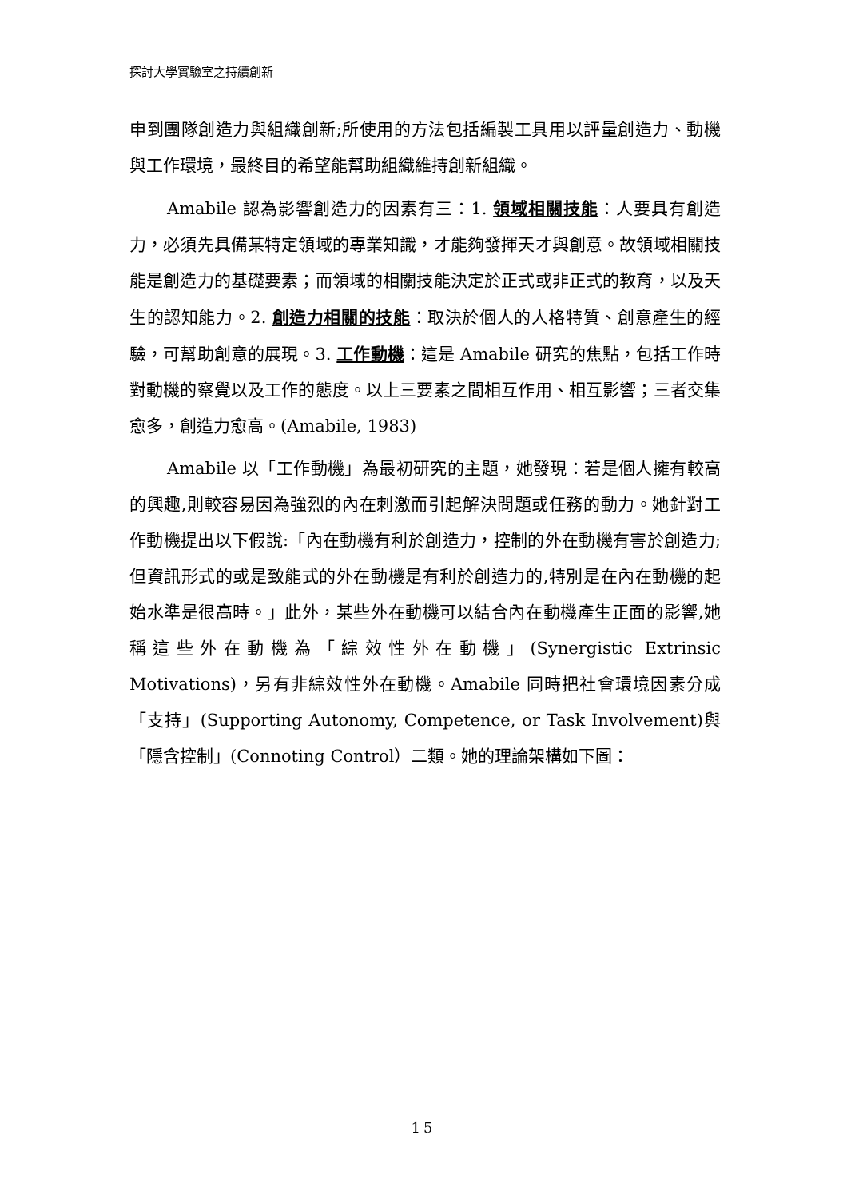探討大學實驗室之持續創新
申到團隊創造力與組織創新;所使用的方法包括編製工具用以評量創造力、動機與工作環境，最終目的希望能幫助組織維持創新組織。
Amabile 認為影響創造力的因素有三：1. 領域相關技能：人要具有創造力，必須先具備某特定領域的專業知識，才能夠發揮天才與創意。故領域相關技能是創造力的基礎要素；而領域的相關技能決定於正式或非正式的教育，以及天生的認知能力。2. 創造力相關的技能：取決於個人的人格特質、創意產生的經驗，可幫助創意的展現。3. 工作動機：這是 Amabile 研究的焦點，包括工作時對動機的察覺以及工作的態度。以上三要素之間相互作用、相互影響；三者交集愈多，創造力愈高。(Amabile, 1983)
Amabile 以「工作動機」為最初研究的主題，她發現：若是個人擁有較高的興趣,則較容易因為強烈的內在刺激而引起解決問題或任務的動力。她針對工作動機提出以下假說:「內在動機有利於創造力，控制的外在動機有害於創造力;但資訊形式的或是致能式的外在動機是有利於創造力的,特別是在內在動機的起始水準是很高時。」此外，某些外在動機可以結合內在動機產生正面的影響,她稱這些外在動機為「綜效性外在動機」(Synergistic Extrinsic Motivations)，另有非綜效性外在動機。Amabile 同時把社會環境因素分成「支持」(Supporting Autonomy, Competence, or Task Involvement)與「隱含控制」(Connoting Control）二類。她的理論架構如下圖：
15